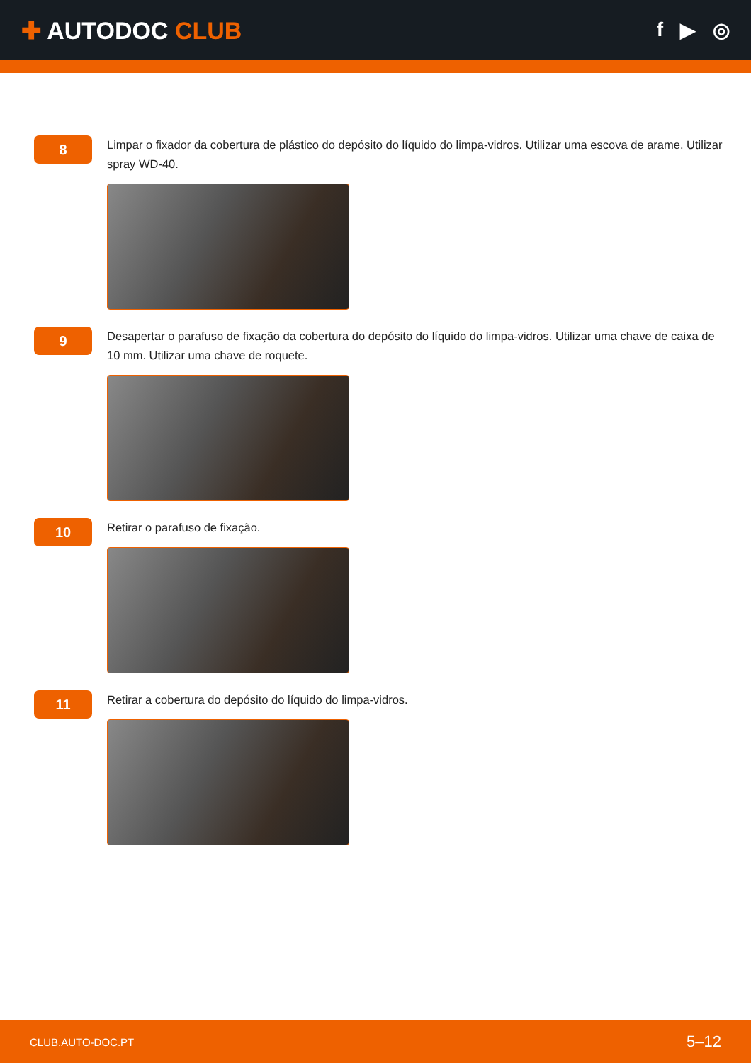✚ AUTODOC CLUB
f ▶ ◎
8
Limpar o fixador da cobertura de plástico do depósito do líquido do limpa-vidros. Utilizar uma escova de arame. Utilizar spray WD-40.
9
Desapertar o parafuso de fixação da cobertura do depósito do líquido do limpa-vidros. Utilizar uma chave de caixa de 10 mm. Utilizar uma chave de roquete.
10
Retirar o parafuso de fixação.
11
Retirar a cobertura do depósito do líquido do limpa-vidros.
CLUB.AUTO-DOC.PT 5–12